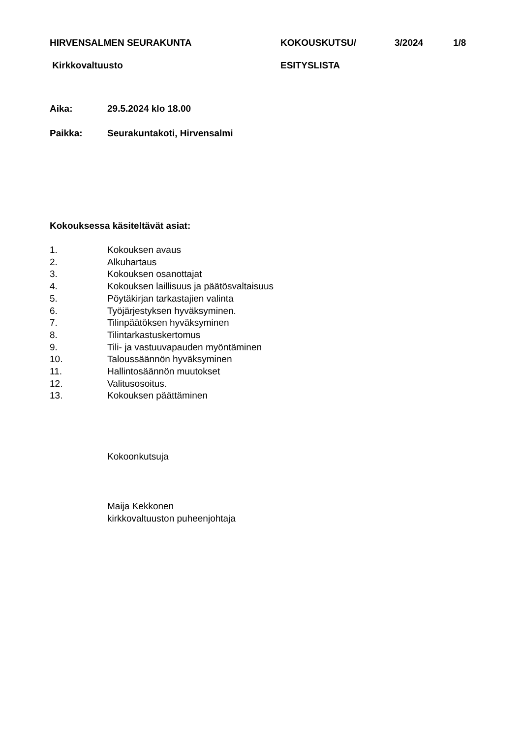HIRVENSALMEN SEURAKUNTA KOKOUSKUTSU/ 3/2024 1/8
Kirkkovaltuusto ESITYSLISTA
Aika: 29.5.2024 klo 18.00
Paikka: Seurakuntakoti, Hirvensalmi
Kokouksessa käsiteltävät asiat:
1. Kokouksen avaus
2. Alkuhartaus
3. Kokouksen osanottajat
4. Kokouksen laillisuus ja päätösvaltaisuus
5. Pöytäkirjan tarkastajien valinta
6. Työjärjestyksen hyväksyminen.
7. Tilinpäätöksen hyväksyminen
8. Tilintarkastuskertomus
9. Tili- ja vastuuvapauden myöntäminen
10. Taloussäännön hyväksyminen
11. Hallintosäännön muutokset
12. Valitusosoitus.
13. Kokouksen päättäminen
Kokoonkutsuja
Maija Kekkonen
kirkkovaltuuston puheenjohtaja